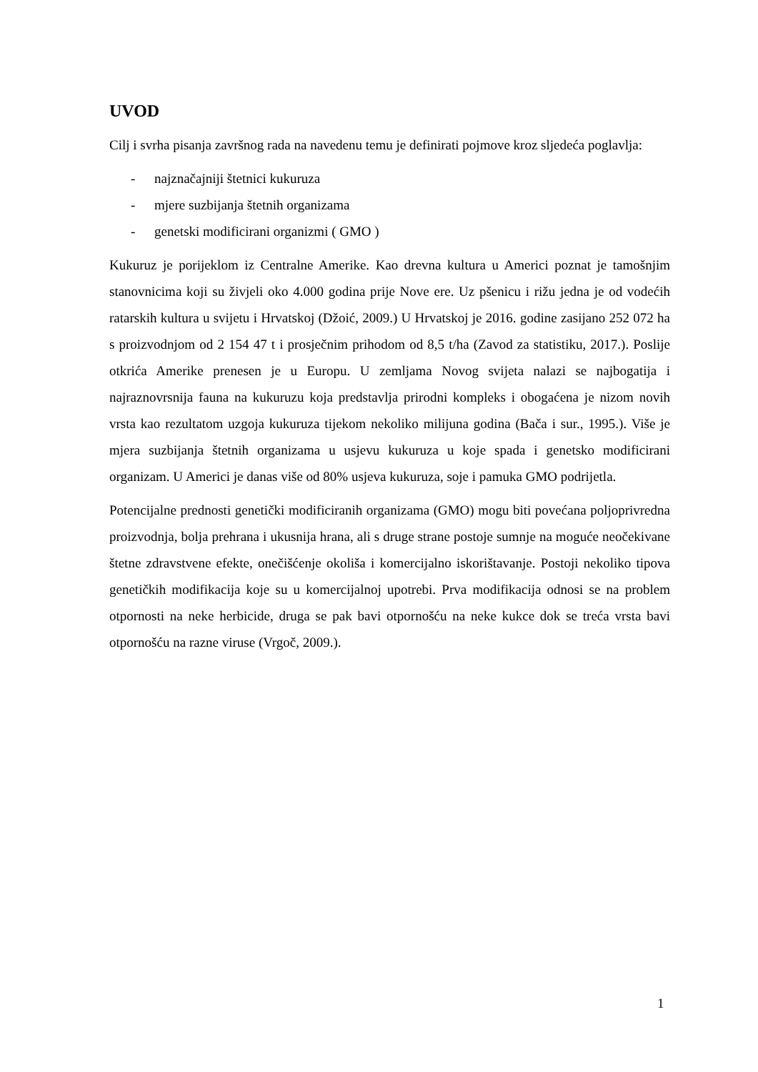UVOD
Cilj i svrha pisanja završnog rada na navedenu temu je definirati pojmove kroz sljedeća poglavlja:
- najznačajniji štetnici kukuruza
- mjere suzbijanja štetnih organizama
- genetski modificirani organizmi ( GMO )
Kukuruz je porijeklom iz Centralne Amerike. Kao drevna kultura u Americi poznat je tamošnjim stanovnicima koji su živjeli oko 4.000 godina prije Nove ere. Uz pšenicu i rižu jedna je od vodećih ratarskih kultura u svijetu i Hrvatskoj (Džoić, 2009.) U Hrvatskoj je 2016. godine zasijano 252 072 ha s proizvodnjom od 2 154 47 t i prosječnim prihodom od 8,5 t/ha (Zavod za statistiku, 2017.). Poslije otkrića Amerike prenesen je u Europu. U zemljama Novog svijeta nalazi se najbogatija i najraznovrsnija fauna na kukuruzu koja predstavlja prirodni kompleks i obogaćena je nizom novih vrsta kao rezultatom uzgoja kukuruza tijekom nekoliko milijuna godina (Bača i sur., 1995.). Više je mjera suzbijanja štetnih organizama u usjevu kukuruza u koje spada i genetsko modificirani organizam. U Americi je danas više od 80% usjeva kukuruza, soje i pamuka GMO podrijetla.
Potencijalne prednosti genetički modificiranih organizama (GMO) mogu biti povećana poljoprivredna proizvodnja, bolja prehrana i ukusnija hrana, ali s druge strane postoje sumnje na moguće neočekivane štetne zdravstvene efekte, onečišćenje okoliša i komercijalno iskorištavanje. Postoji nekoliko tipova genetičkih modifikacija koje su u komercijalnoj upotrebi. Prva modifikacija odnosi se na problem otpornosti na neke herbicide, druga se pak bavi otpornošću na neke kukce dok se treća vrsta bavi otpornošću na razne viruse (Vrgoč, 2009.).
1